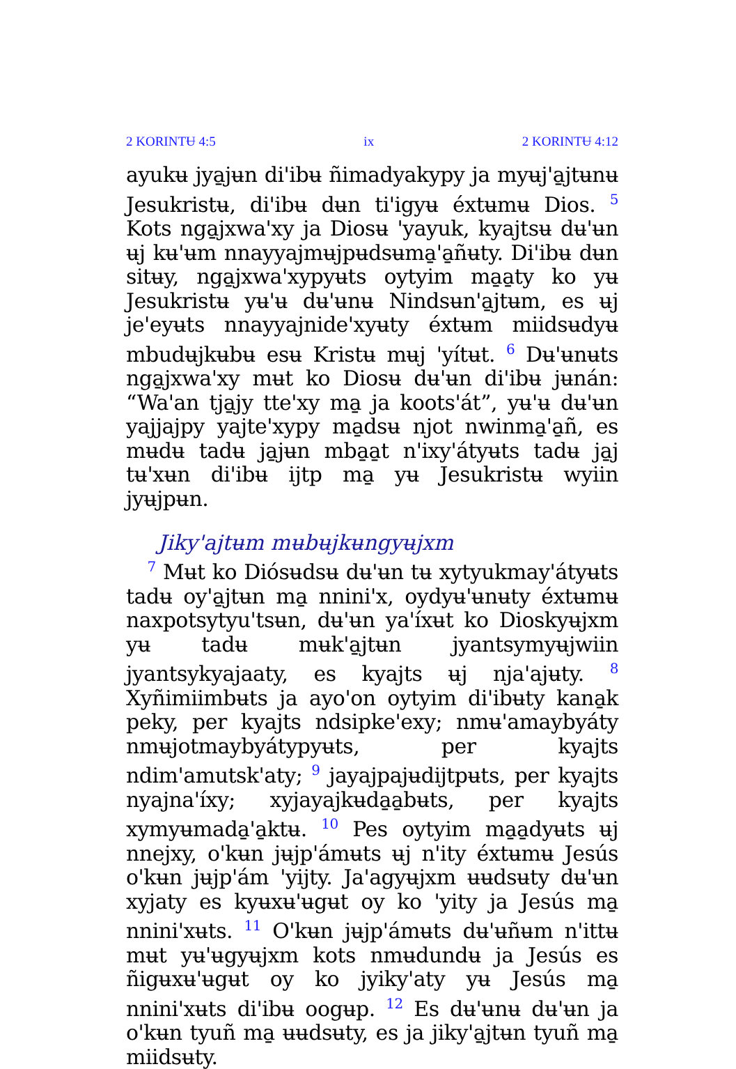2 KORINTɄ 4:5 ix 2 KORINTɄ 4:12
ayukʉ jya̱jʉn di'ibʉ ñimadyakypy ja myʉj'a̱jtʉnʉ Jesukristʉ, di'ibʉ dʉn ti'igyʉ éxtʉmʉ Dios. <sup>5</sup> Kots nga̱jxwa'xy ja Diosʉ 'yayuk, kyajtsʉ dʉ'ʉn ʉj kʉ'ʉm nnayyajmʉjpʉdsʉma̱'a̱ñʉty. Di'ibʉ dʉn sitʉy, nga̱jxwa'xypyʉts oytyim ma̱a̱ty ko yʉ Jesukristʉ yʉ'ʉ dʉ'ʉnʉ Nindsʉn'a̱jtʉm, es ʉj je'eyʉts nnayyajnide'xyʉty éxtʉm miidsʉdyʉ mbudʉjkʉbʉ esʉ Kristʉ mʉj 'yítʉt. <sup>6</sup> Dʉ'ʉnʉts nga̱jxwa'xy mʉt ko Diosʉ dʉ'ʉn di'ibʉ jʉnán: “Wa'an tja̱jy tte'xy ma̱ ja koots'át”, yʉ'ʉ dʉ'ʉn yajjajpy yajte'xypy ma̱dsʉ njot nwinma̱'a̱ñ, es mʉdʉ tadʉ ja̱jʉn mba̱a̱t n'ixy'átyʉts tadʉ ja̱j tʉ'xʉn di'ibʉ ijtp ma̱ yʉ Jesukristʉ wyiin jyʉjpʉn.
Jiky'ajtʉm mʉbʉjkʉngyʉjxm
<sup>7</sup> Mʉt ko Diósʉdsʉ dʉ'ʉn tʉ xytyukmay'átyʉts tadʉ oy'a̱jtʉn ma̱ nnini'x, oydyʉ'ʉnʉty éxtʉmʉ naxpotsytyu'tsʉn, dʉ'ʉn ya'íxʉt ko Dioskyʉjxm yʉ tadʉ mʉk'a̱jtʉn jyantsymyʉjwiin jyantsykyajaaty, es kyajts ʉj nja'ajʉty. <sup>8</sup> Xyñimiimbʉts ja ayo'on oytyim di'ibʉty kana̱k peky, per kyajts ndsipke'exy; nmʉ'amaybyáty nmʉjotmaybyátypyʉts, per kyajts ndim'amutsk'aty; <sup>9</sup> jayajpajʉdijtpʉts, per kyajts nyajna'íxy; xyjayajkʉda̱a̱bʉts, per kyajts xymyʉmada̱'a̱ktʉ. <sup>10</sup> Pes oytyim ma̱a̱dyʉts ʉj nnejxy, o'kʉn jʉjp'ámʉts ʉj n'ity éxtʉmʉ Jesús o'kʉn jʉjp'ám 'yijty. Ja'agyʉjxm ʉʉdsʉty dʉ'ʉn xyjaty es kyʉxʉ'ʉgʉt oy ko 'yity ja Jesús ma̱ nnini'xʉts. <sup>11</sup> O'kʉn jʉjp'ámʉts dʉ'ʉñʉm n'ittʉ mʉt yʉ'ʉgyʉjxm kots nmʉdundʉ ja Jesús es ñigʉxʉ'ʉgʉt oy ko jyiky'aty yʉ Jesús ma̱ nnini'xʉts di'ibʉ oogʉp. <sup>12</sup> Es dʉ'ʉnʉ dʉ'ʉn ja o'kʉn tyuñ ma̱ ʉʉdsʉty, es ja jiky'a̱jtʉn tyuñ ma̱ miidsʉty.